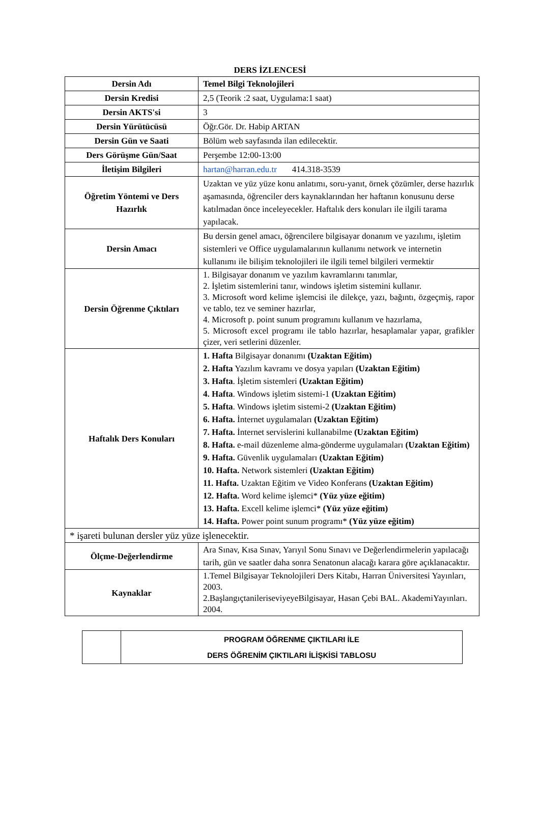DERS İZLENCESİ
| Dersin Adı | Temel Bilgi Teknolojileri |
| Dersin Kredisi | 2,5 (Teorik :2 saat, Uygulama:1 saat) |
| Dersin AKTS'si | 3 |
| Dersin Yürütücüsü | Öğr.Gör. Dr. Habip ARTAN |
| Dersin Gün ve Saati | Bölüm web sayfasında ilan edilecektir. |
| Ders Görüşme Gün/Saat | Perşembe 12:00-13:00 |
| İletişim Bilgileri | hartan@harran.edu.tr 414.318-3539 |
| Öğretim Yöntemi ve Ders Hazırlık | Uzaktan ve yüz yüze konu anlatımı, soru-yanıt, örnek çözümler, derse hazırlık aşamasında, öğrenciler ders kaynaklarından her haftanın konusunu derse katılmadan önce inceleyecekler. Haftalık ders konuları ile ilgili tarama yapılacak. |
| Dersin Amacı | Bu dersin genel amacı, öğrencilere bilgisayar donanım ve yazılımı, işletim sistemleri ve Office uygulamalarının kullanımı network ve internetin kullanımı ile bilişim teknolojileri ile ilgili temel bilgileri vermektir |
| Dersin Öğrenme Çıktıları | 1. Bilgisayar donanım ve yazılım kavramlarını tanımlar, 2. İşletim sistemlerini tanır, windows işletim sistemini kullanır. 3. Microsoft word kelime işlemcisi ile dilekçe, yazı, bağıntı, özgeçmiş, rapor ve tablo, tez ve seminer hazırlar, 4. Microsoft p. point sunum programını kullanım ve hazırlama, 5. Microsoft excel programı ile tablo hazırlar, hesaplamalar yapar, grafikler çizer, veri setlerini düzenler. |
| Haftalık Ders Konuları | 1. Hafta Bilgisayar donanımı (Uzaktan Eğitim) 2. Hafta Yazılım kavramı ve dosya yapıları (Uzaktan Eğitim) 3. Hafta . İşletim sistemleri (Uzaktan Eğitim) 4. Hafta . Windows işletim sistemi-1 (Uzaktan Eğitim) 5. Hafta . Windows işletim sistemi-2 (Uzaktan Eğitim) 6. Hafta. İnternet uygulamaları (Uzaktan Eğitim) 7. Hafta. İnternet servislerini kullanabilme (Uzaktan Eğitim) 8. Hafta. e-mail düzenleme alma-gönderme uygulamaları (Uzaktan Eğitim) 9. Hafta. Güvenlik uygulamaları (Uzaktan Eğitim) 10. Hafta. Network sistemleri (Uzaktan Eğitim) 11. Hafta. Uzaktan Eğitim ve Video Konferans (Uzaktan Eğitim) 12. Hafta. Word kelime işlemci* (Yüz yüze eğitim) 13. Hafta. Excell kelime işlemci* (Yüz yüze eğitim) 14. Hafta. Power point sunum programı* (Yüz yüze eğitim) |
| * işareti bulunan dersler yüz yüze işlenecektir. | |
| Ölçme-Değerlendirme | Ara Sınav, Kısa Sınav, Yarıyıl Sonu Sınavı ve Değerlendirmelerin yapılacağı tarih, gün ve saatler daha sonra Senatonun alacağı karara göre açıklanacaktır. |
| Kaynaklar | 1.Temel Bilgisayar Teknolojileri Ders Kitabı, Harran Üniversitesi Yayınları, 2003. 2.BaşlangıçtanileriseviyeyeBilgisayar, Hasan Çebi BAL. AkademiYayınları. 2004. |
| | PROGRAM ÖĞRENME ÇIKTILARI İLE DERS ÖĞRENİM ÇIKTILARI İLİŞKİSİ TABLOSU |